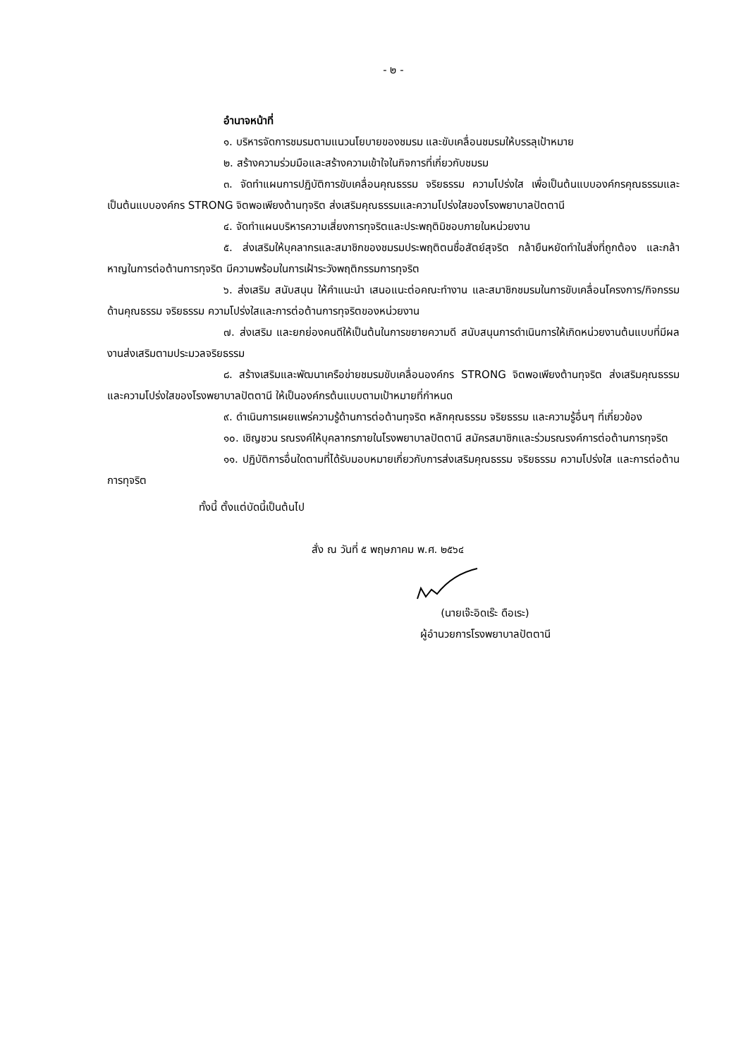- ๒ -
อำนาจหน้าที่
๑. บริหารจัดการชมรมตามแนวนโยบายของชมรม และขับเคลื่อนชมรมให้บรรลุเป้าหมาย
๒. สร้างความร่วมมือและสร้างความเข้าใจในกิจการที่เกี่ยวกับชมรม
๓. จัดทำแผนการปฏิบัติการขับเคลื่อนคุณธรรม จริยธรรม ความโปร่งใส เพื่อเป็นต้นแบบองค์กรคุณธรรมและเป็นต้นแบบองค์กร STRONG จิตพอเพียงต้านทุจริต ส่งเสริมคุณธรรมและความโปร่งใสของโรงพยาบาลปัตตานี
๔. จัดทำแผนบริหารความเสี่ยงการทุจริตและประพฤติมิชอบภายในหน่วยงาน
๕. ส่งเสริมให้บุคลากรและสมาชิกของชมรมประพฤติตนซื่อสัตย์สุจริต กล้ายืนหยัดทำในสิ่งที่ถูกต้อง และกล้าหาญในการต่อต้านการทุจริต มีความพร้อมในการเฝ้าระวังพฤติกรรมการทุจริต
๖. ส่งเสริม สนับสนุน ให้คำแนะนำ เสนอแนะต่อคณะทำงาน และสมาชิกชมรมในการขับเคลื่อนโครงการ/กิจกรรมด้านคุณธรรม จริยธรรม ความโปร่งใสและการต่อต้านการทุจริตของหน่วยงาน
๗. ส่งเสริม และยกย่องคนดีให้เป็นต้นในการขยายความดี สนับสนุนการดำเนินการให้เกิดหน่วยงานต้นแบบที่มีผลงานส่งเสริมตามประมวลจริยธรรม
๘. สร้างเสริมและพัฒนาเครือข่ายชมรมขับเคลื่อนองค์กร STRONG จิตพอเพียงต้านทุจริต ส่งเสริมคุณธรรมและความโปร่งใสของโรงพยาบาลปัตตานี ให้เป็นองค์กรต้นแบบตามเป้าหมายที่กำหนด
๙. ดำเนินการเผยแพร่ความรู้ด้านการต่อต้านทุจริต หลักคุณธรรม จริยธรรม และความรู้อื่นๆ ที่เกี่ยวข้อง
๑๐. เชิญชวน รณรงค์ให้บุคลากรภายในโรงพยาบาลปัตตานี สมัครสมาชิกและร่วมรณรงค์การต่อต้านการทุจริต
๑๑. ปฏิบัติการอื่นใดตามที่ได้รับมอบหมายเกี่ยวกับการส่งเสริมคุณธรรม จริยธรรม ความโปร่งใส และการต่อต้านการทุจริต
ทั้งนี้ ตั้งแต่บัดนี้เป็นต้นไป
สั่ง ณ วันที่ ๕ พฤษภาคม พ.ศ. ๒๕๖๔
(นายเจ๊ะอิดเร๊ะ ดือเระ)
ผู้อำนวยการโรงพยาบาลปัตตานี